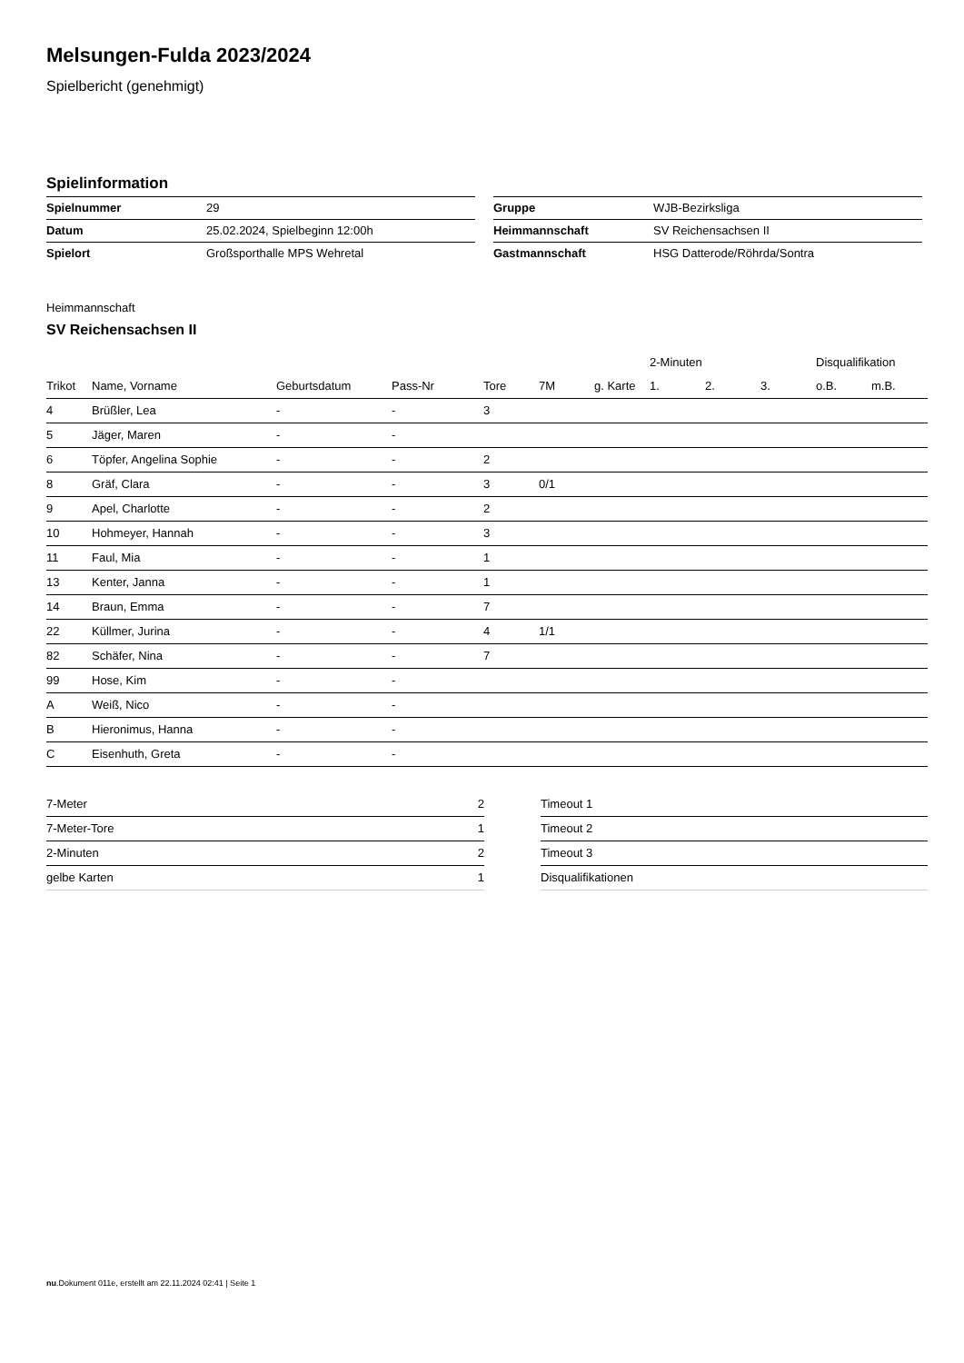Melsungen-Fulda 2023/2024
Spielbericht (genehmigt)
Spielinformation
| Spielnummer | 29 |
| Datum | 25.02.2024, Spielbeginn 12:00h |
| Spielort | Großsporthalle MPS Wehretal |
| Gruppe | WJB-Bezirksliga |
| Heimmannschaft | SV Reichensachsen II |
| Gastmannschaft | HSG Datterode/Röhrda/Sontra |
Heimmannschaft
SV Reichensachsen II
| | | | | | | | 2-Minuten | | | Disqualifikation | |
| --- | --- | --- | --- | --- | --- | --- | --- | --- | --- | --- | --- |
| Trikot | Name, Vorname | Geburtsdatum | Pass-Nr | Tore | 7M | g. Karte | 1. | 2. | 3. | o.B. | m.B. |
| 4 | Brüßler, Lea | - | - | 3 | | | | | | | |
| 5 | Jäger, Maren | - | - | | | | | | | | |
| 6 | Töpfer, Angelina Sophie | - | - | 2 | | | | | | | |
| 8 | Gräf, Clara | - | - | 3 | 0/1 | | | | | | |
| 9 | Apel, Charlotte | - | - | 2 | | | | | | | |
| 10 | Hohmeyer, Hannah | - | - | 3 | | | | | | | |
| 11 | Faul, Mia | - | - | 1 | | | | | | | |
| 13 | Kenter, Janna | - | - | 1 | | | | | | | |
| 14 | Braun, Emma | - | - | 7 | | | | | | | |
| 22 | Küllmer, Jurina | - | - | 4 | 1/1 | | | | | | |
| 82 | Schäfer, Nina | - | - | 7 | | | | | | | |
| 99 | Hose, Kim | - | - | | | | | | | | |
| A | Weiß, Nico | - | - | | | | | | | | |
| B | Hieronimus, Hanna | - | - | | | | | | | | |
| C | Eisenhuth, Greta | - | - | | | | | | | | |
| 7-Meter | 2 |
| 7-Meter-Tore | 1 |
| 2-Minuten | 2 |
| gelbe Karten | 1 |
| Timeout 1 |
| Timeout 2 |
| Timeout 3 |
| Disqualifikationen |
nu.Dokument 011e, erstellt am 22.11.2024 02:41 | Seite 1